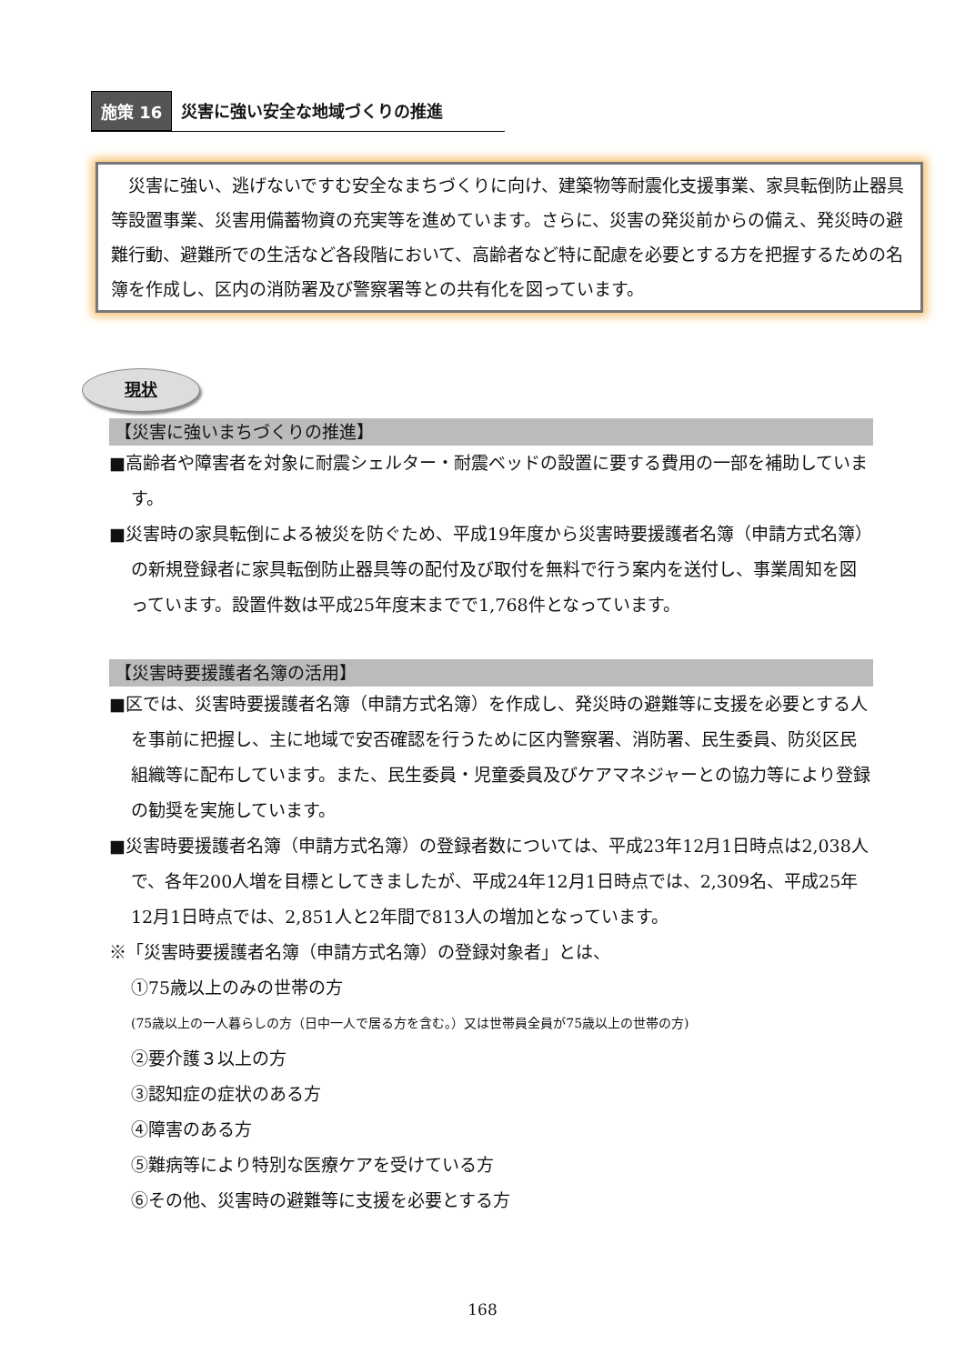施策 16 災害に強い安全な地域づくりの推進
　災害に強い、逃げないですむ安全なまちづくりに向け、建築物等耐震化支援事業、家具転倒防止器具等設置事業、災害用備蓄物資の充実等を進めています。さらに、災害の発災前からの備え、発災時の避難行動、避難所での生活など各段階において、高齢者など特に配慮を必要とする方を把握するための名簿を作成し、区内の消防署及び警察署等との共有化を図っています。
現状
【災害に強いまちづくりの推進】
■高齢者や障害者を対象に耐震シェルター・耐震ベッドの設置に要する費用の一部を補助しています。
■災害時の家具転倒による被災を防ぐため、平成19年度から災害時要援護者名簿（申請方式名簿）の新規登録者に家具転倒防止器具等の配付及び取付を無料で行う案内を送付し、事業周知を図っています。設置件数は平成25年度末までで1,768件となっています。
【災害時要援護者名簿の活用】
■区では、災害時要援護者名簿（申請方式名簿）を作成し、発災時の避難等に支援を必要とする人を事前に把握し、主に地域で安否確認を行うために区内警察署、消防署、民生委員、防災区民組織等に配布しています。また、民生委員・児童委員及びケアマネジャーとの協力等により登録の勧奨を実施しています。
■災害時要援護者名簿（申請方式名簿）の登録者数については、平成23年12月1日時点は2,038人で、各年200人増を目標としてきましたが、平成24年12月1日時点では、2,309名、平成25年12月1日時点では、2,851人と2年間で813人の増加となっています。
※「災害時要援護者名簿（申請方式名簿）の登録対象者」とは、
①75歳以上のみの世帯の方
(75歳以上の一人暮らしの方（日中一人で居る方を含む。）又は世帯員全員が75歳以上の世帯の方)
②要介護３以上の方
③認知症の症状のある方
④障害のある方
⑤難病等により特別な医療ケアを受けている方
⑥その他、災害時の避難等に支援を必要とする方
168